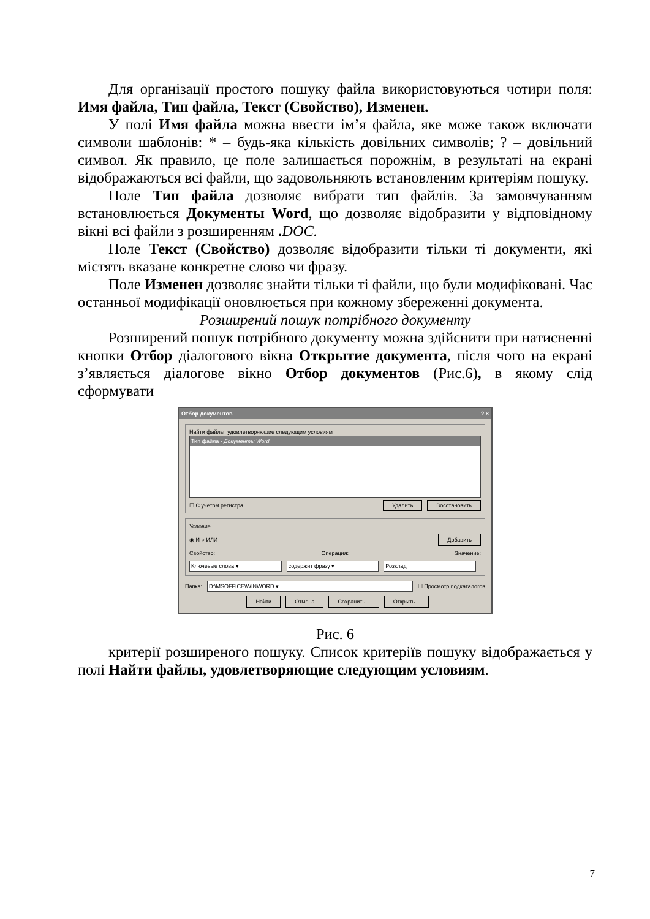Для організації простого пошуку файла використовуються чотири поля: Имя файла, Тип файла, Текст (Свойство), Изменен.
У полі Имя файла можна ввести ім’я файла, яке може також включати символи шаблонів: * – будь-яка кількість довільних символів; ? – довільний символ. Як правило, це поле залишається порожнім, в результаті на екрані відображаються всі файли, що задовольняють встановленим критеріям пошуку.
Поле Тип файла дозволяє вибрати тип файлів. За замовчуванням встановлюється Документы Word, що дозволяє відобразити у відповідному вікні всі файли з розширенням . DOC.
Поле Текст (Свойство) дозволяє відобразити тільки ті документи, які містять вказане конкретне слово чи фразу.
Поле Изменен дозволяє знайти тільки ті файли, що були модифіковані. Час останньої модифікації оновлюється при кожному збереженні документа.
Розширений пошук потрібного документу
Розширений пошук потрібного документу можна здійснити при натисненні кнопки Отбор діалогового вікна Открытие документа, після чого на екрані з’являється діалогове вікно Отбор документов (Рис.6), в якому слід сформувати
Отбор документов? ×
Найти файлы, удовлетворяющие следующим условиям
Тип файла - Документы Word.
☐ С учетом регистра Удалить Восстановить
Условие
◉ И ○ ИЛИ Добавить
Свойство: Операция: Значение:
Ключевые слова ▾ содержит фразу ▾ Розклад
Папка: D:\MSOFFICE\WINWORD ▾ ☐ Просмотр подкаталогов
Найти Отмена Сохранить... Открыть...
Рис. 6
критерії розширеного пошуку. Список критеріїв пошуку відображається у полі Найти файлы, удовлетворяющие следующим условиям.
7